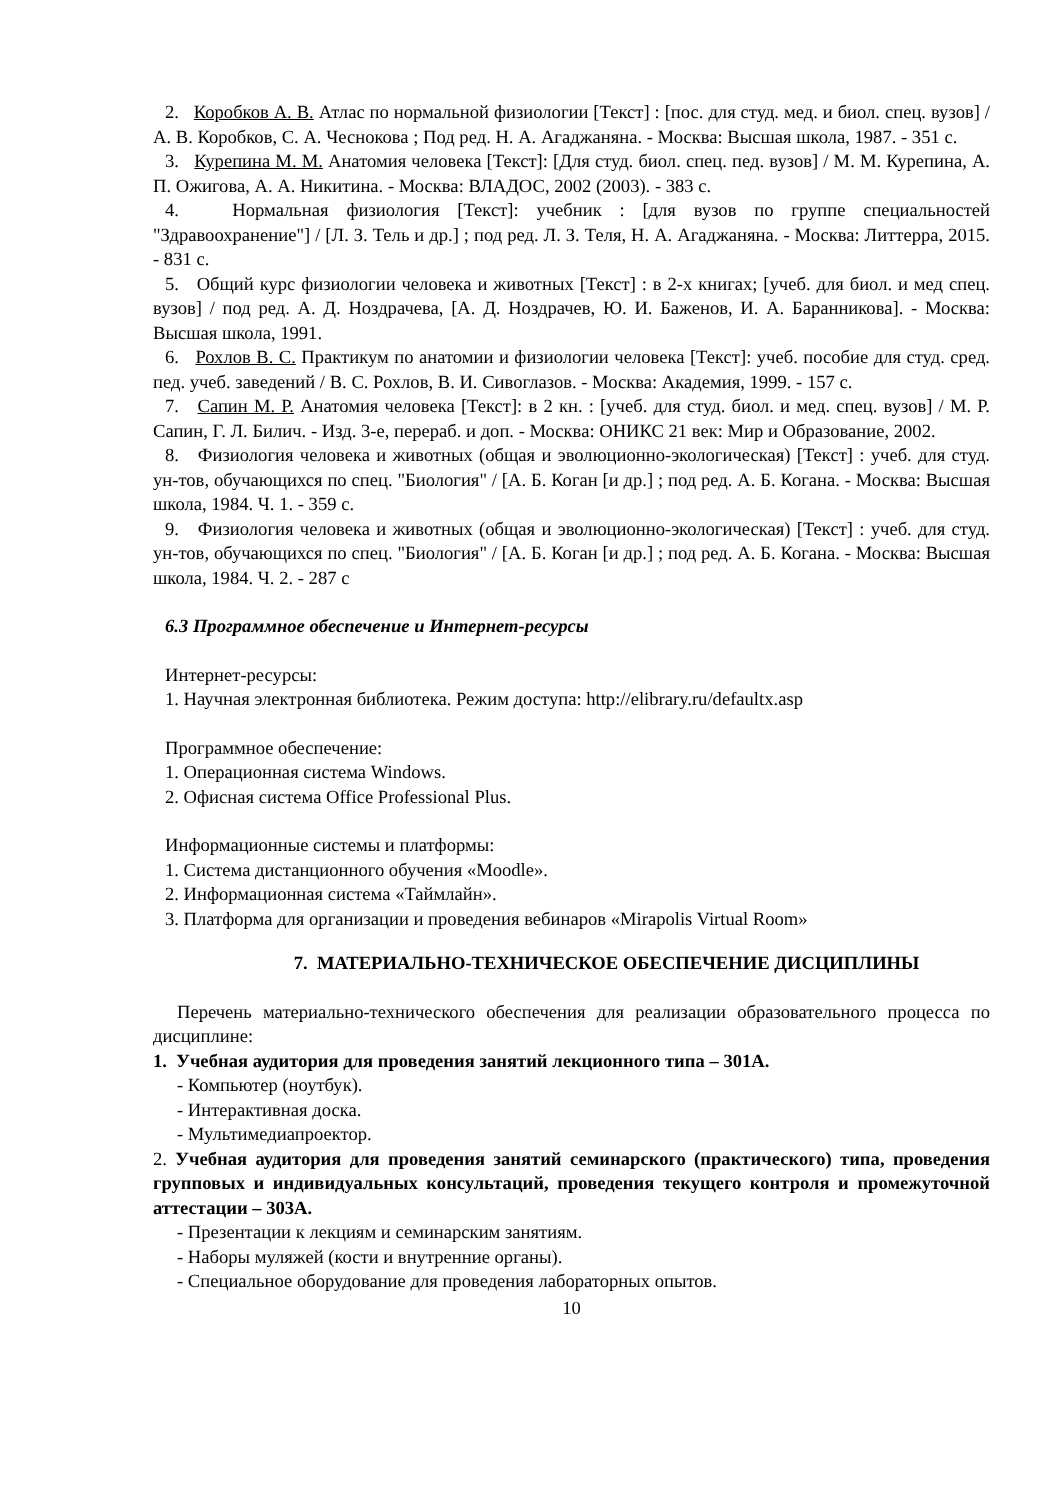2. Коробков А. В. Атлас по нормальной физиологии [Текст] : [пос. для студ. мед. и биол. спец. вузов] / А. В. Коробков, С. А. Чеснокова ; Под ред. Н. А. Агаджаняна. - Москва: Высшая школа, 1987. - 351 с.
3. Курепина М. М. Анатомия человека [Текст]: [Для студ. биол. спец. пед. вузов] / М. М. Курепина, А. П. Ожигова, А. А. Никитина. - Москва: ВЛАДОС, 2002 (2003). - 383 с.
4. Нормальная физиология [Текст]: учебник : [для вузов по группе специальностей "Здравоохранение"] / [Л. З. Тель и др.] ; под ред. Л. З. Теля, Н. А. Агаджаняна. - Москва: Литтерра, 2015. - 831 с.
5. Общий курс физиологии человека и животных [Текст] : в 2-х книгах; [учеб. для биол. и мед спец. вузов] / под ред. А. Д. Ноздрачева, [А. Д. Ноздрачев, Ю. И. Баженов, И. А. Баранникова]. - Москва: Высшая школа, 1991.
6. Рохлов В. С. Практикум по анатомии и физиологии человека [Текст]: учеб. пособие для студ. сред. пед. учеб. заведений / В. С. Рохлов, В. И. Сивоглазов. - Москва: Академия, 1999. - 157 с.
7. Сапин М. Р. Анатомия человека [Текст]: в 2 кн. : [учеб. для студ. биол. и мед. спец. вузов] / М. Р. Сапин, Г. Л. Билич. - Изд. 3-е, перераб. и доп. - Москва: ОНИКС 21 век: Мир и Образование, 2002.
8. Физиология человека и животных (общая и эволюционно-экологическая) [Текст] : учеб. для студ. ун-тов, обучающихся по спец. "Биология" / [А. Б. Коган [и др.] ; под ред. А. Б. Когана. - Москва: Высшая школа, 1984. Ч. 1. - 359 с.
9. Физиология человека и животных (общая и эволюционно-экологическая) [Текст] : учеб. для студ. ун-тов, обучающихся по спец. "Биология" / [А. Б. Коган [и др.] ; под ред. А. Б. Когана. - Москва: Высшая школа, 1984. Ч. 2. - 287 с
6.3 Программное обеспечение и Интернет-ресурсы
Интернет-ресурсы:
1. Научная электронная библиотека. Режим доступа: http://elibrary.ru/defaultx.asp
Программное обеспечение:
1. Операционная система Windows.
2. Офисная система Office Professional Plus.
Информационные системы и платформы:
1. Система дистанционного обучения «Moodle».
2. Информационная система «Таймлайн».
3. Платформа для организации и проведения вебинаров «Mirapolis Virtual Room»
7. МАТЕРИАЛЬНО-ТЕХНИЧЕСКОЕ ОБЕСПЕЧЕНИЕ ДИСЦИПЛИНЫ
Перечень материально-технического обеспечения для реализации образовательного процесса по дисциплине:
1. Учебная аудитория для проведения занятий лекционного типа – 301А.
- Компьютер (ноутбук).
- Интерактивная доска.
- Мультимедиапроектор.
2. Учебная аудитория для проведения занятий семинарского (практического) типа, проведения групповых и индивидуальных консультаций, проведения текущего контроля и промежуточной аттестации – 303А.
- Презентации к лекциям и семинарским занятиям.
- Наборы муляжей (кости и внутренние органы).
- Специальное оборудование для проведения лабораторных опытов.
10